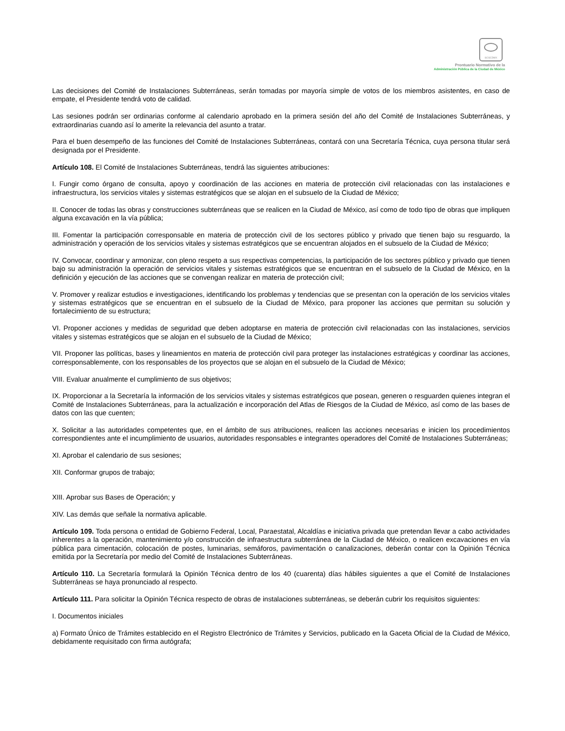SCGCDMX
Prontuario Normativo de la
Administración Pública de la Ciudad de México
Las decisiones del Comité de Instalaciones Subterráneas, serán tomadas por mayoría simple de votos de los miembros asistentes, en caso de empate, el Presidente tendrá voto de calidad.
Las sesiones podrán ser ordinarias conforme al calendario aprobado en la primera sesión del año del Comité de Instalaciones Subterráneas, y extraordinarias cuando así lo amerite la relevancia del asunto a tratar.
Para el buen desempeño de las funciones del Comité de Instalaciones Subterráneas, contará con una Secretaría Técnica, cuya persona titular será designada por el Presidente.
Artículo 108. El Comité de Instalaciones Subterráneas, tendrá las siguientes atribuciones:
I. Fungir como órgano de consulta, apoyo y coordinación de las acciones en materia de protección civil relacionadas con las instalaciones e infraestructura, los servicios vitales y sistemas estratégicos que se alojan en el subsuelo de la Ciudad de México;
II. Conocer de todas las obras y construcciones subterráneas que se realicen en la Ciudad de México, así como de todo tipo de obras que impliquen alguna excavación en la vía pública;
III. Fomentar la participación corresponsable en materia de protección civil de los sectores público y privado que tienen bajo su resguardo, la administración y operación de los servicios vitales y sistemas estratégicos que se encuentran alojados en el subsuelo de la Ciudad de México;
IV. Convocar, coordinar y armonizar, con pleno respeto a sus respectivas competencias, la participación de los sectores público y privado que tienen bajo su administración la operación de servicios vitales y sistemas estratégicos que se encuentran en el subsuelo de la Ciudad de México, en la definición y ejecución de las acciones que se convengan realizar en materia de protección civil;
V. Promover y realizar estudios e investigaciones, identificando los problemas y tendencias que se presentan con la operación de los servicios vitales y sistemas estratégicos que se encuentran en el subsuelo de la Ciudad de México, para proponer las acciones que permitan su solución y fortalecimiento de su estructura;
VI. Proponer acciones y medidas de seguridad que deben adoptarse en materia de protección civil relacionadas con las instalaciones, servicios vitales y sistemas estratégicos que se alojan en el subsuelo de la Ciudad de México;
VII. Proponer las políticas, bases y lineamientos en materia de protección civil para proteger las instalaciones estratégicas y coordinar las acciones, corresponsablemente, con los responsables de los proyectos que se alojan en el subsuelo de la Ciudad de México;
VIII. Evaluar anualmente el cumplimiento de sus objetivos;
IX. Proporcionar a la Secretaría la información de los servicios vitales y sistemas estratégicos que posean, generen o resguarden quienes integran el Comité de Instalaciones Subterráneas, para la actualización e incorporación del Atlas de Riesgos de la Ciudad de México, así como de las bases de datos con las que cuenten;
X. Solicitar a las autoridades competentes que, en el ámbito de sus atribuciones, realicen las acciones necesarias e inicien los procedimientos correspondientes ante el incumplimiento de usuarios, autoridades responsables e integrantes operadores del Comité de Instalaciones Subterráneas;
XI. Aprobar el calendario de sus sesiones;
XII. Conformar grupos de trabajo;
XIII. Aprobar sus Bases de Operación; y
XIV. Las demás que señale la normativa aplicable.
Artículo 109. Toda persona o entidad de Gobierno Federal, Local, Paraestatal, Alcaldías e iniciativa privada que pretendan llevar a cabo actividades inherentes a la operación, mantenimiento y/o construcción de infraestructura subterránea de la Ciudad de México, o realicen excavaciones en vía pública para cimentación, colocación de postes, luminarias, semáforos, pavimentación o canalizaciones, deberán contar con la Opinión Técnica emitida por la Secretaría por medio del Comité de Instalaciones Subterráneas.
Artículo 110. La Secretaría formulará la Opinión Técnica dentro de los 40 (cuarenta) días hábiles siguientes a que el Comité de Instalaciones Subterráneas se haya pronunciado al respecto.
Artículo 111. Para solicitar la Opinión Técnica respecto de obras de instalaciones subterráneas, se deberán cubrir los requisitos siguientes:
I. Documentos iniciales
a) Formato Único de Trámites establecido en el Registro Electrónico de Trámites y Servicios, publicado en la Gaceta Oficial de la Ciudad de México, debidamente requisitado con firma autógrafa;